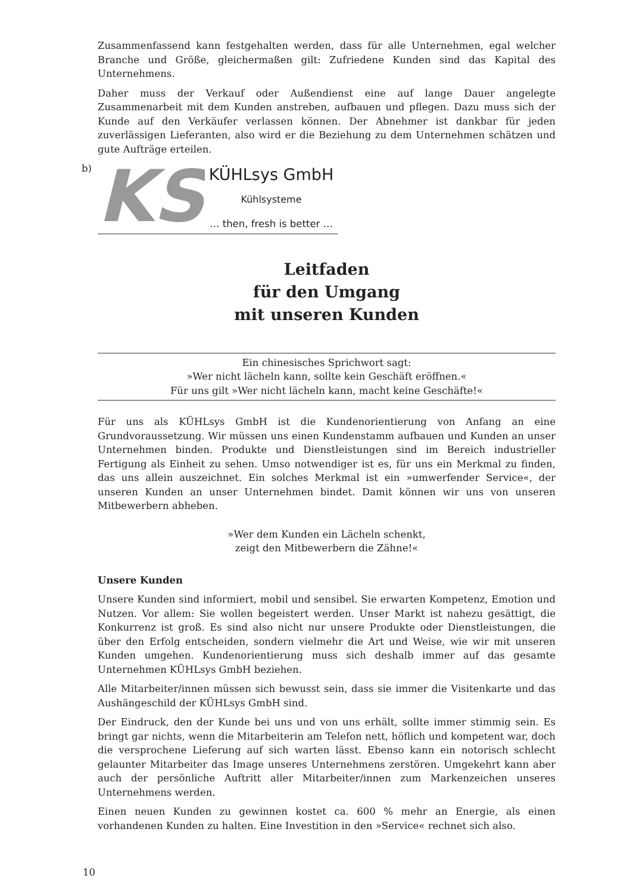Zusammenfassend kann festgehalten werden, dass für alle Unternehmen, egal welcher Branche und Größe, gleichermaßen gilt: Zufriedene Kunden sind das Kapital des Unternehmens.
Daher muss der Verkauf oder Außendienst eine auf lange Dauer angelegte Zusammenarbeit mit dem Kunden anstreben, aufbauen und pflegen. Dazu muss sich der Kunde auf den Verkäufer verlassen können. Der Abnehmer ist dankbar für jeden zuverlässigen Lieferanten, also wird er die Beziehung zu dem Unternehmen schätzen und gute Aufträge erteilen.
b)
KS
KÜHLsys GmbH
Kühlsysteme
… then, fresh is better …
Leitfaden
für den Umgang
mit unseren Kunden
Ein chinesisches Sprichwort sagt:
»Wer nicht lächeln kann, sollte kein Geschäft eröffnen.«
Für uns gilt »Wer nicht lächeln kann, macht keine Geschäfte!«
Für uns als KÜHLsys GmbH ist die Kundenorientierung von Anfang an eine Grundvoraussetzung. Wir müssen uns einen Kundenstamm aufbauen und Kunden an unser Unternehmen binden. Produkte und Dienstleistungen sind im Bereich industrieller Fertigung als Einheit zu sehen. Umso notwendiger ist es, für uns ein Merkmal zu finden, das uns allein auszeichnet. Ein solches Merkmal ist ein »umwerfender Service«, der unseren Kunden an unser Unternehmen bindet. Damit können wir uns von unseren Mitbewerbern abheben.
»Wer dem Kunden ein Lächeln schenkt,
zeigt den Mitbewerbern die Zähne!«
Unsere Kunden
Unsere Kunden sind informiert, mobil und sensibel. Sie erwarten Kompetenz, Emotion und Nutzen. Vor allem: Sie wollen begeistert werden. Unser Markt ist nahezu gesättigt, die Konkurrenz ist groß. Es sind also nicht nur unsere Produkte oder Dienstleistungen, die über den Erfolg entscheiden, sondern vielmehr die Art und Weise, wie wir mit unseren Kunden umgehen. Kundenorientierung muss sich deshalb immer auf das gesamte Unternehmen KÜHLsys GmbH beziehen.
Alle Mitarbeiter/innen müssen sich bewusst sein, dass sie immer die Visitenkarte und das Aushängeschild der KÜHLsys GmbH sind.
Der Eindruck, den der Kunde bei uns und von uns erhält, sollte immer stimmig sein. Es bringt gar nichts, wenn die Mitarbeiterin am Telefon nett, höflich und kompetent war, doch die versprochene Lieferung auf sich warten lässt. Ebenso kann ein notorisch schlecht gelaunter Mitarbeiter das Image unseres Unternehmens zerstören. Umgekehrt kann aber auch der persönliche Auftritt aller Mitarbeiter/innen zum Markenzeichen unseres Unternehmens werden.
Einen neuen Kunden zu gewinnen kostet ca. 600 % mehr an Energie, als einen vorhandenen Kunden zu halten. Eine Investition in den »Service« rechnet sich also.
10